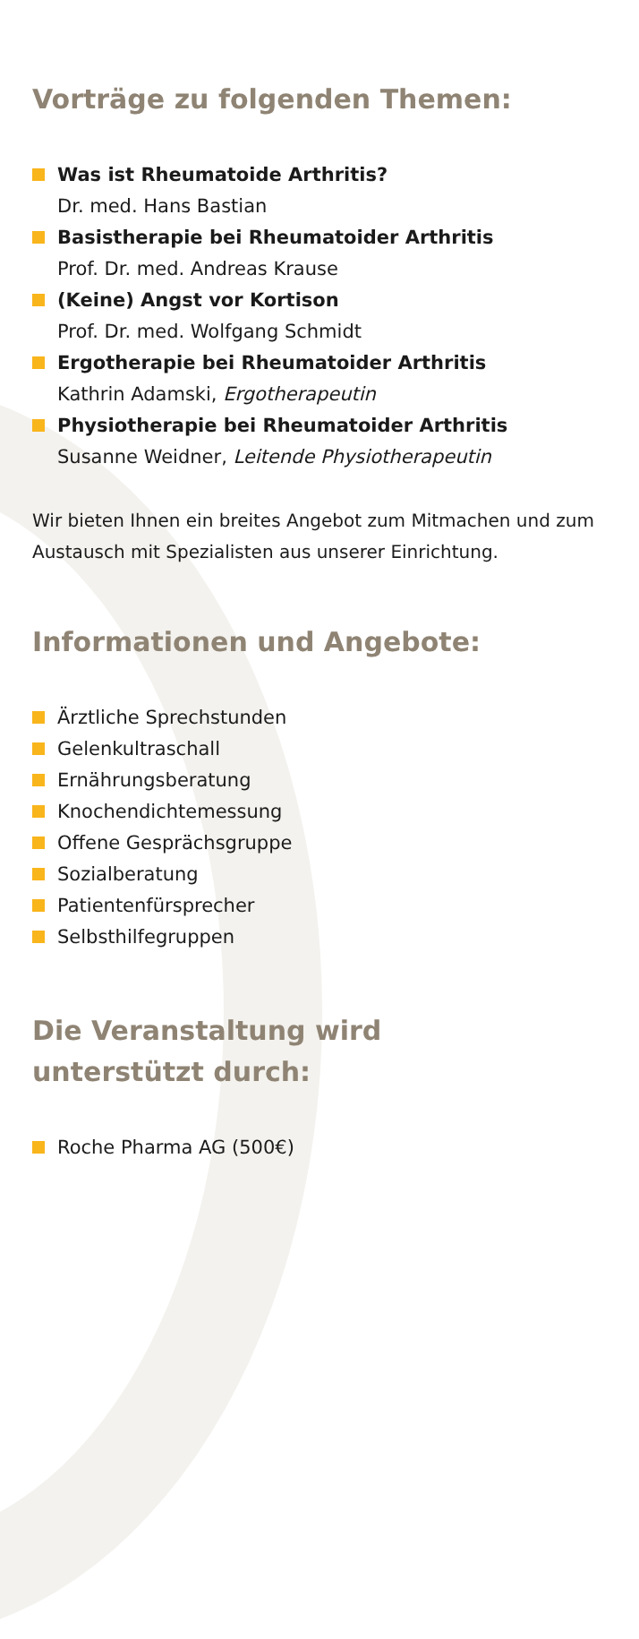Vorträge zu folgenden Themen:
Was ist Rheumatoide Arthritis?
Dr. med. Hans Bastian
Basistherapie bei Rheumatoider Arthritis
Prof. Dr. med. Andreas Krause
(Keine) Angst vor Kortison
Prof. Dr. med. Wolfgang Schmidt
Ergotherapie bei Rheumatoider Arthritis
Kathrin Adamski, Ergotherapeutin
Physiotherapie bei Rheumatoider Arthritis
Susanne Weidner, Leitende Physiotherapeutin
Wir bieten Ihnen ein breites Angebot zum Mitmachen und zum Austausch mit Spezialisten aus unserer Einrichtung.
Informationen und Angebote:
Ärztliche Sprechstunden
Gelenkultraschall
Ernährungsberatung
Knochendichtemessung
Offene Gesprächsgruppe
Sozialberatung
Patientenfürsprecher
Selbsthilfegruppen
Die Veranstaltung wird
unterstützt durch:
Roche Pharma AG (500€)